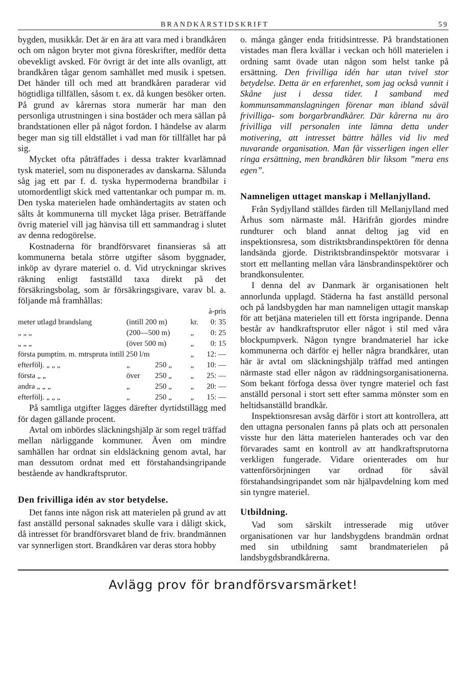BRANDKÅRSTIDSKRIFT 59
bygden, musikkår. Det är en ära att vara med i brandkåren och om någon bryter mot givna föreskrifter, medför detta obevekligt avsked. För övrigt är det inte alls ovanligt, att brandkåren tågar genom samhället med musik i spetsen. Det händer till och med att brandkåren paraderar vid högtidliga tillfällen, såsom t. ex. då kungen besöker orten. På grund av kårernas stora numerär har man den personliga utrustningen i sina bostäder och mera sällan på brandstationen eller på något fordon. I händelse av alarm beger man sig till eldstället i vad man för tillfället har på sig.
Mycket ofta påträffades i dessa trakter kvarlämnad tysk materiel, som nu disponerades av danskarna. Sålunda såg jag ett par f. d. tyska hypermoderna brandbilar i utomordentligt skick med vattentankar och pumpar m. m. Den tyska materielen hade omhändertagits av staten och sålts åt kommunerna till mycket låga priser. Beträffande övrig materiel vill jag hänvisa till ett sammandrag i slutet av denna redogörelse.
Kostnaderna för brandförsvaret finansieras så att kommunerna betala större utgifter såsom byggnader, inköp av dyrare materiel o. d. Vid utryckningar skrives räkning enligt fastställd taxa direkt på det försäkringsbolag, som är försäkringsgivare, varav bl. a. följande må framhållas:
| | | | à-pris | |
| meter utlagd brandslang | (intill 200 m) | | kr. | 0: 35 |
| „ „ „ | (200—500 m) | | „ | 0: 25 |
| „ „ „ | (över 500 m) | | „ | 0: 15 |
| första pumptim. m. mtrspruta intill 250 l/m | | | „ | 12: — |
| efterfölj. „ „ „ | „ | 250 „ | „ | 10: — |
| första „ „ | över | 250 „ | „ | 25: — |
| andra „ „ „ | „ | 250 „ | „ | 20: — |
| efterfölj. „ „ „ | „ | 250 „ | „ | 15: — |
På samtliga utgifter lägges därefter dyrtidstillägg med för dagen gällande procent.
Avtal om inbördes släckningshjälp är som regel träffad mellan närliggande kommuner. Även om mindre samhällen har ordnat sin eldsläckning genom avtal, har man dessutom ordnat med ett förstahandsingripande bestående av handkraftsprutor.
Den frivilliga idén av stor betydelse.
Det fanns inte någon risk att materielen på grund av att fast anställd personal saknades skulle vara i dåligt skick, då intresset för brandförsvaret bland de friv. brandmännen var synnerligen stort. Brandkåren var deras stora hobby
o. många gånger enda fritidsintresse. På brandstationen vistades man flera kvällar i veckan och höll materielen i ordning samt övade utan någon som helst tanke på ersättning. Den frivilliga idén har utan tvivel stor betydelse. Detta är en erfarenhet, som jag också vunnit i Skåne just i dessa tider. I samband med kommunsammanslagningen förenar man ibland såväl frivilliga- som borgarbrandkårer. Där kårerna nu äro frivilliga vill personalen inte lämna detta under motivering, att intresset bättre hålles vid liv med nuvarande organisation. Man får visserligen ingen eller ringa ersättning, men brandkåren blir liksom ”mera ens egen”.
Namneligen uttaget manskap i Mellanjylland.
Från Sydjylland ställdes färden till Mellanjylland med Århus som närmaste mål. Härifrån gjordes mindre rundturer och bland annat deltog jag vid en inspektionsresa, som distriktsbrandinspektören för denna landsända gjorde. Distriktsbrandinspektör motsvarar i stort ett mellanting mellan våra länsbrandinspektörer och brandkonsulenter.
I denna del av Danmark är organisationen helt annorlunda upplagd. Städerna ha fast anställd personal och på landsbygden har man namneligen uttagit manskap för att betjäna materielen till ett första ingripande. Denna består av handkraftsprutor eller något i stil med våra blockpumpverk. Någon tyngre brandmateriel har icke kommunerna och därför ej heller några brandkårer, utan här är avtal om släckningshjälp träffad med antingen närmaste stad eller någon av räddningsorganisationerna. Som bekant förfoga dessa över tyngre materiel och fast anställd personal i stort sett efter samma mönster som en heltidsanställd brandkår.
Inspektionsresan avsåg därför i stort att kontrollera, att den uttagna personalen fanns på plats och att personalen visste hur den lätta materielen hanterades och var den förvarades samt en kontroll av att handkraftsprutorna verkligen fungerade. Vidare orienterades om hur vattenförsörjningen var ordnad för såväl förstahandsingripandet som när hjälpavdelning kom med sin tyngre materiel.
Utbildning.
Vad som särskilt intresserade mig utöver organisationen var hur landsbygdens brandmän ordnat med sin utbildning samt brandmaterielen på landsbygdsbrandkårerna.
Avlägg prov för brandförsvarsmärket!